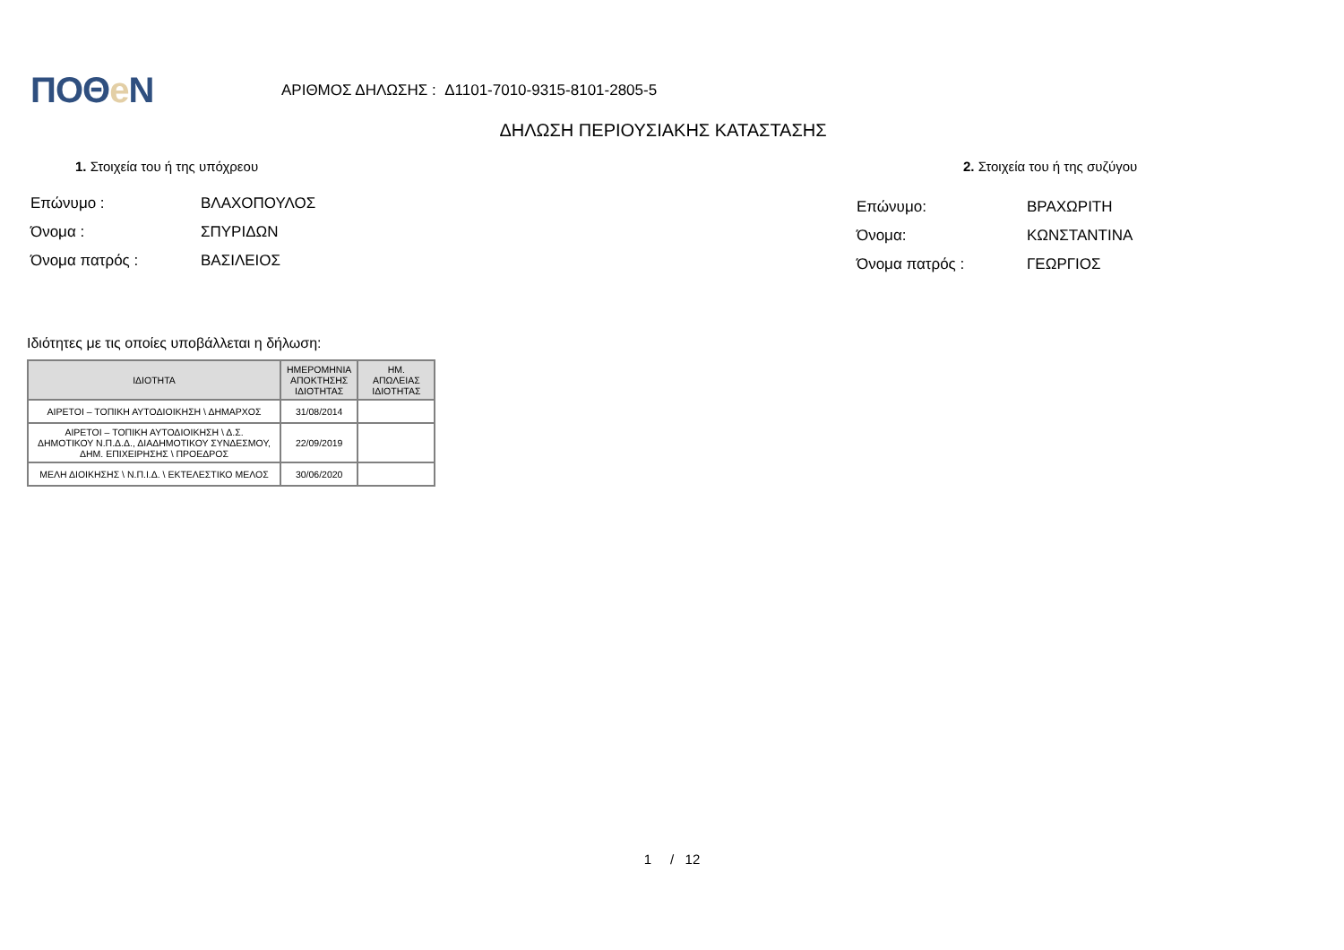ΠΟΘe N
ΑΡΙΘΜΟΣ ΔΗΛΩΣΗΣ : Δ1101-7010-9315-8101-2805-5
ΔΗΛΩΣΗ ΠΕΡΙΟΥΣΙΑΚΗΣ ΚΑΤΑΣΤΑΣΗΣ
1. Στοιχεία του ή της υπόχρεου
Επώνυμο : ΒΛΑΧΟΠΟΥΛΟΣ
Όνομα : ΣΠΥΡΙΔΩΝ
Όνομα πατρός : ΒΑΣΙΛΕΙΟΣ
2. Στοιχεία του ή της συζύγου
Επώνυμο: ΒΡΑΧΩΡΙΤΗ
Όνομα: ΚΩΝΣΤΑΝΤΙΝΑ
Όνομα πατρός : ΓΕΩΡΓΙΟΣ
Ιδιότητες με τις οποίες υποβάλλεται η δήλωση:
| ΙΔΙΟΤΗΤΑ | ΗΜΕΡΟΜΗΝΙΑ ΑΠΟΚΤΗΣΗΣ ΙΔΙΟΤΗΤΑΣ | ΗΜ. ΑΠΩΛΕΙΑΣ ΙΔΙΟΤΗΤΑΣ |
| --- | --- | --- |
| ΑΙΡΕΤΟΙ – ΤΟΠΙΚΗ ΑΥΤΟΔΙΟΙΚΗΣΗ \ ΔΗΜΑΡΧΟΣ | 31/08/2014 | |
| ΑΙΡΕΤΟΙ – ΤΟΠΙΚΗ ΑΥΤΟΔΙΟΙΚΗΣΗ \ Δ.Σ. ΔΗΜΟΤΙΚΟΥ Ν.Π.Δ.Δ., ΔΙΑΔΗΜΟΤΙΚΟΥ ΣΥΝΔΕΣΜΟΥ, ΔΗΜ. ΕΠΙΧΕΙΡΗΣΗΣ \ ΠΡΟΕΔΡΟΣ | 22/09/2019 | |
| ΜΕΛΗ ΔΙΟΙΚΗΣΗΣ \ Ν.Π.Ι.Δ. \ ΕΚΤΕΛΕΣΤΙΚΟ ΜΕΛΟΣ | 30/06/2020 | |
1 / 12